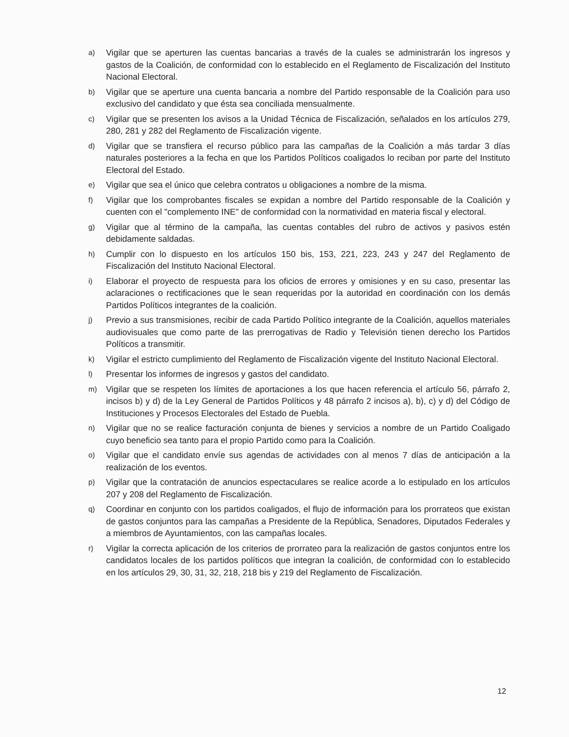a) Vigilar que se aperturen las cuentas bancarias a través de la cuales se administrarán los ingresos y gastos de la Coalición, de conformidad con lo establecido en el Reglamento de Fiscalización del Instituto Nacional Electoral.
b) Vigilar que se aperture una cuenta bancaria a nombre del Partido responsable de la Coalición para uso exclusivo del candidato y que ésta sea conciliada mensualmente.
c) Vigilar que se presenten los avisos a la Unidad Técnica de Fiscalización, señalados en los artículos 279, 280, 281 y 282 del Reglamento de Fiscalización vigente.
d) Vigilar que se transfiera el recurso público para las campañas de la Coalición a más tardar 3 días naturales posteriores a la fecha en que los Partidos Políticos coaligados lo reciban por parte del Instituto Electoral del Estado.
e) Vigilar que sea el único que celebra contratos u obligaciones a nombre de la misma.
f) Vigilar que los comprobantes fiscales se expidan a nombre del Partido responsable de la Coalición y cuenten con el "complemento INE" de conformidad con la normatividad en materia fiscal y electoral.
g) Vigilar que al término de la campaña, las cuentas contables del rubro de activos y pasivos estén debidamente saldadas.
h) Cumplir con lo dispuesto en los artículos 150 bis, 153, 221, 223, 243 y 247 del Reglamento de Fiscalización del Instituto Nacional Electoral.
i) Elaborar el proyecto de respuesta para los oficios de errores y omisiones y en su caso, presentar las aclaraciones o rectificaciones que le sean requeridas por la autoridad en coordinación con los demás Partidos Políticos integrantes de la coalición.
j) Previo a sus transmisiones, recibir de cada Partido Político integrante de la Coalición, aquellos materiales audiovisuales que como parte de las prerrogativas de Radio y Televisión tienen derecho los Partidos Políticos a transmitir.
k) Vigilar el estricto cumplimiento del Reglamento de Fiscalización vigente del Instituto Nacional Electoral.
l) Presentar los informes de ingresos y gastos del candidato.
m) Vigilar que se respeten los límites de aportaciones a los que hacen referencia el artículo 56, párrafo 2, incisos b) y d) de la Ley General de Partidos Políticos y 48 párrafo 2 incisos a), b), c) y d) del Código de Instituciones y Procesos Electorales del Estado de Puebla.
n) Vigilar que no se realice facturación conjunta de bienes y servicios a nombre de un Partido Coaligado cuyo beneficio sea tanto para el propio Partido como para la Coalición.
o) Vigilar que el candidato envíe sus agendas de actividades con al menos 7 días de anticipación a la realización de los eventos.
p) Vigilar que la contratación de anuncios espectaculares se realice acorde a lo estipulado en los artículos 207 y 208 del Reglamento de Fiscalización.
q) Coordinar en conjunto con los partidos coaligados, el flujo de información para los prorrateos que existan de gastos conjuntos para las campañas a Presidente de la República, Senadores, Diputados Federales y a miembros de Ayuntamientos, con las campañas locales.
r) Vigilar la correcta aplicación de los criterios de prorrateo para la realización de gastos conjuntos entre los candidatos locales de los partidos políticos que integran la coalición, de conformidad con lo establecido en los artículos 29, 30, 31, 32, 218, 218 bis y 219 del Reglamento de Fiscalización.
12